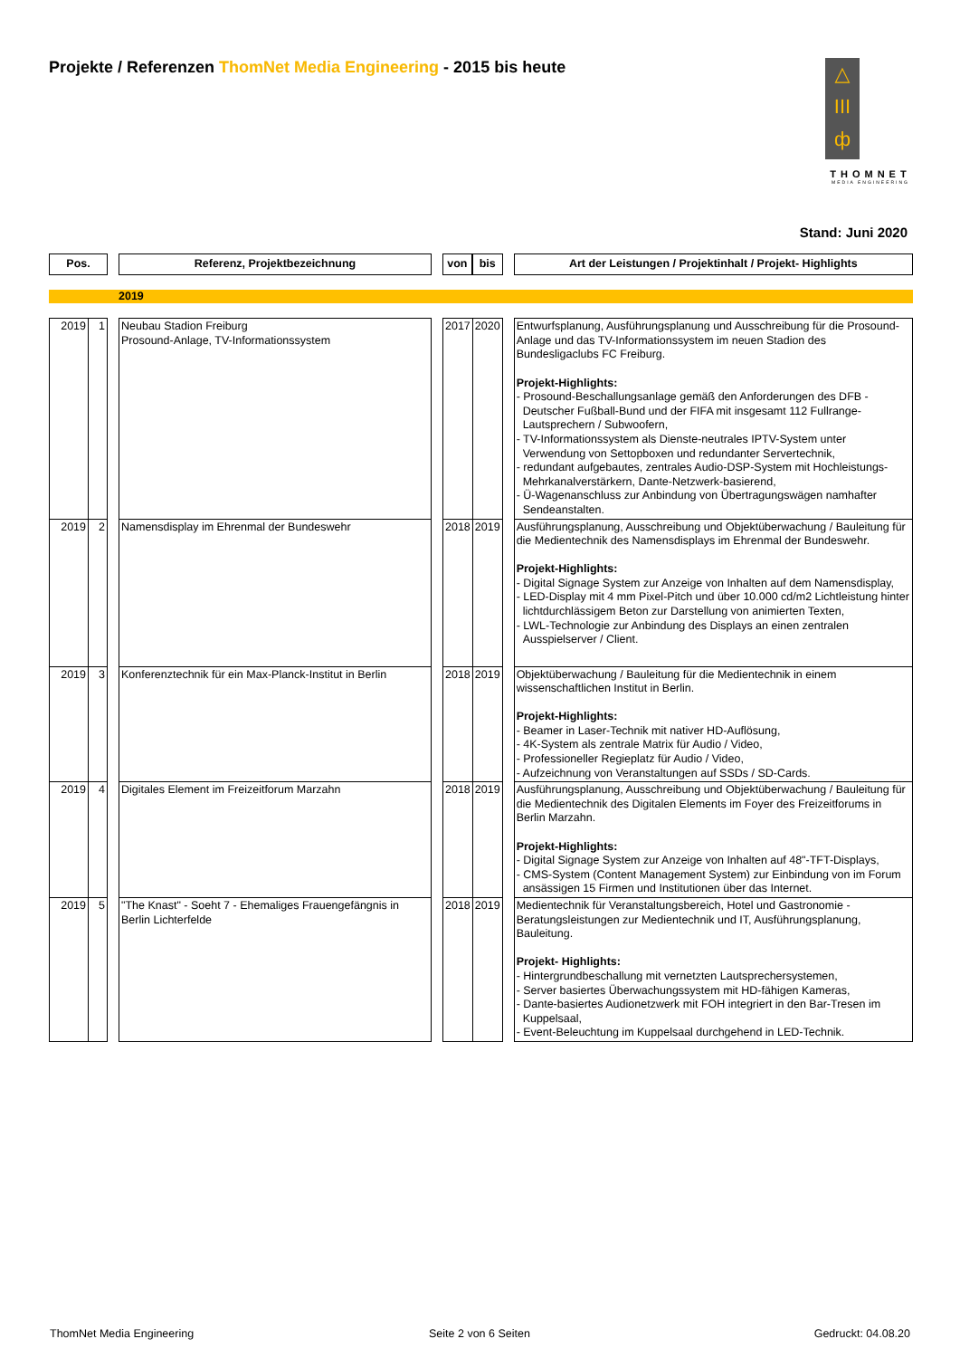Projekte / Referenzen ThomNet Media Engineering - 2015 bis heute
△
III
ф
THOMNET
MEDIA ENGINEERING
Stand: Juni 2020
| Pos. | | | Referenz, Projektbezeichnung | | von | bis | | Art der Leistungen / Projektinhalt / Projekt- Highlights |
| | | | 2019 | | | | | |
| 2019 | 1 | | Neubau Stadion Freiburg Prosound-Anlage, TV-Informationssystem | | 2017 | 2020 | | Entwurfsplanung, Ausführungsplanung und Ausschreibung für die Prosound-Anlage und das TV-Informationssystem im neuen Stadion des Bundesligaclubs FC Freiburg. Projekt-Highlights: - Prosound-Beschallungsanlage gemäß den Anforderungen des DFB - Deutscher Fußball-Bund und der FIFA mit insgesamt 112 Fullrange-Lautsprechern / Subwoofern, - TV-Informationssystem als Dienste-neutrales IPTV-System unter Verwendung von Settopboxen und redundanter Servertechnik, - redundant aufgebautes, zentrales Audio-DSP-System mit Hochleistungs-Mehrkanalverstärkern, Dante-Netzwerk-basierend, - Ü-Wagenanschluss zur Anbindung von Übertragungswägen namhafter Sendeanstalten. |
| 2019 | 2 | | Namensdisplay im Ehrenmal der Bundeswehr | | 2018 | 2019 | | Ausführungsplanung, Ausschreibung und Objektüberwachung / Bauleitung für die Medientechnik des Namensdisplays im Ehrenmal der Bundeswehr. Projekt-Highlights: - Digital Signage System zur Anzeige von Inhalten auf dem Namensdisplay, - LED-Display mit 4 mm Pixel-Pitch und über 10.000 cd/m2 Lichtleistung hinter lichtdurchlässigem Beton zur Darstellung von animierten Texten, - LWL-Technologie zur Anbindung des Displays an einen zentralen Ausspielserver / Client. |
| 2019 | 3 | | Konferenztechnik für ein Max-Planck-Institut in Berlin | | 2018 | 2019 | | Objektüberwachung / Bauleitung für die Medientechnik in einem wissenschaftlichen Institut in Berlin. Projekt-Highlights: - Beamer in Laser-Technik mit nativer HD-Auflösung, - 4K-System als zentrale Matrix für Audio / Video, - Professioneller Regieplatz für Audio / Video, - Aufzeichnung von Veranstaltungen auf SSDs / SD-Cards. |
| 2019 | 4 | | Digitales Element im Freizeitforum Marzahn | | 2018 | 2019 | | Ausführungsplanung, Ausschreibung und Objektüberwachung / Bauleitung für die Medientechnik des Digitalen Elements im Foyer des Freizeitforums in Berlin Marzahn. Projekt-Highlights: - Digital Signage System zur Anzeige von Inhalten auf 48"-TFT-Displays, - CMS-System (Content Management System) zur Einbindung von im Forum ansässigen 15 Firmen und Institutionen über das Internet. |
| 2019 | 5 | | "The Knast" - Soeht 7 - Ehemaliges Frauengefängnis in Berlin Lichterfelde | | 2018 | 2019 | | Medientechnik für Veranstaltungsbereich, Hotel und Gastronomie - Beratungsleistungen zur Medientechnik und IT, Ausführungsplanung, Bauleitung. Projekt- Highlights: - Hintergrundbeschallung mit vernetzten Lautsprechersystemen, - Server basiertes Überwachungssystem mit HD-fähigen Kameras, - Dante-basiertes Audionetzwerk mit FOH integriert in den Bar-Tresen im Kuppelsaal, - Event-Beleuchtung im Kuppelsaal durchgehend in LED-Technik. |
ThomNet Media Engineering Seite 2 von 6 Seiten Gedruckt: 04.08.20